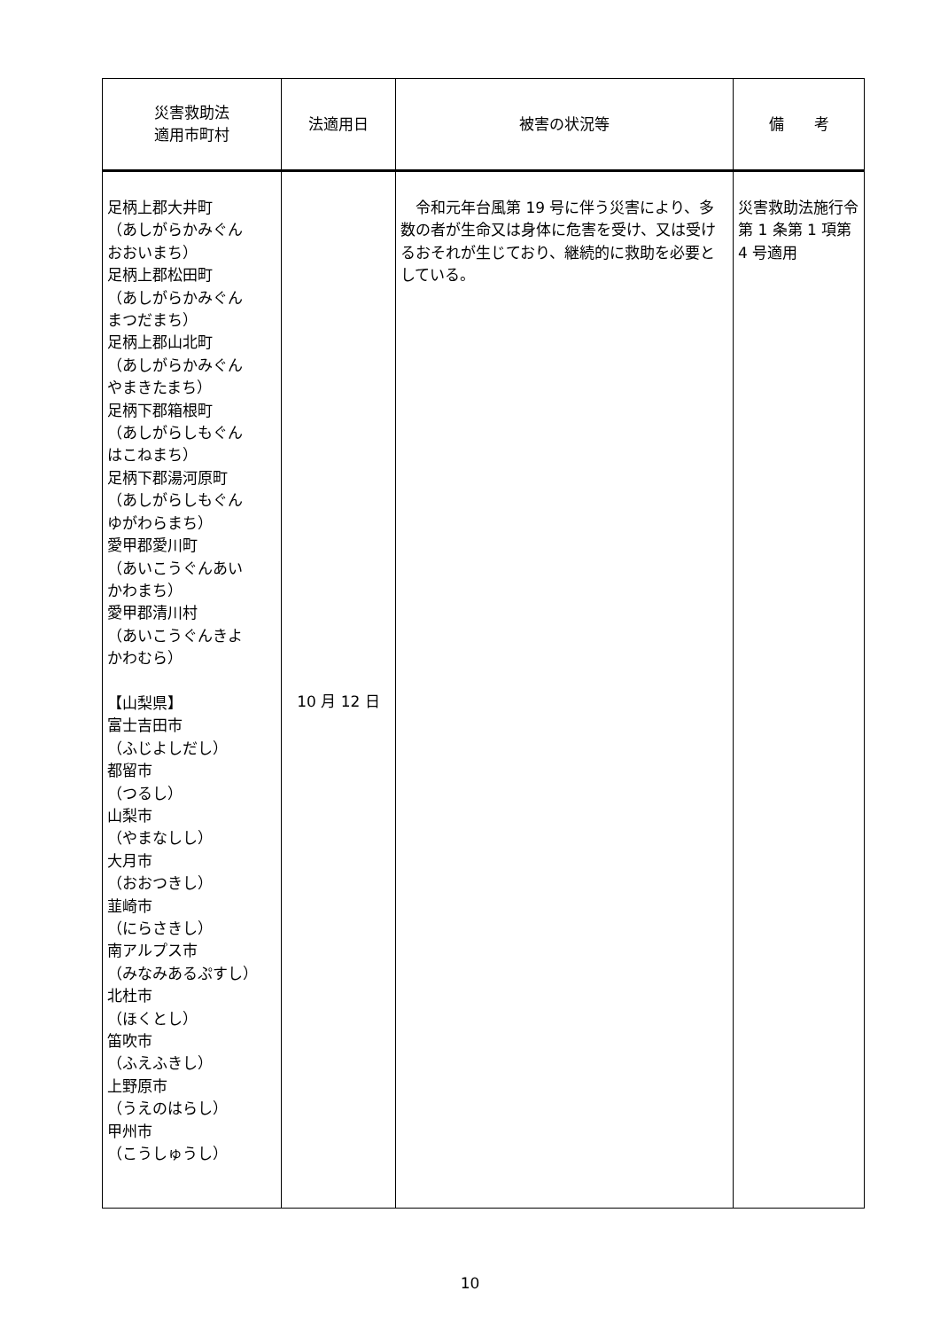| 災害救助法 適用市町村 | 法適用日 | 被害の状況等 | 備 考 |
| --- | --- | --- | --- |
| 足柄上郡大井町 （あしがらかみぐん おおいまち） 足柄上郡松田町 （あしがらかみぐん まつだまち） 足柄上郡山北町 （あしがらかみぐん やまきたまち） 足柄下郡箱根町 （あしがらしもぐん はこねまち） 足柄下郡湯河原町 （あしがらしもぐん ゆがわらまち） 愛甲郡愛川町 （あいこうぐんあい かわまち） 愛甲郡清川村 （あいこうぐんきよ かわむら） 【山梨県】 富士吉田市 （ふじよしだし） 都留市 （つるし） 山梨市 （やまなしし） 大月市 （おおつきし） 韮崎市 （にらさきし） 南アルプス市 （みなみあるぷすし） 北杜市 （ほくとし） 笛吹市 （ふえふきし） 上野原市 （うえのはらし） 甲州市 （こうしゅうし） | 10 月 12 日 | 令和元年台風第 19 号に伴う災害により、多数の者が生命又は身体に危害を受け、又は受けるおそれが生じており、継続的に救助を必要としている。 | 災害救助法施行令第 1 条第 1 項第 4 号適用 |
10